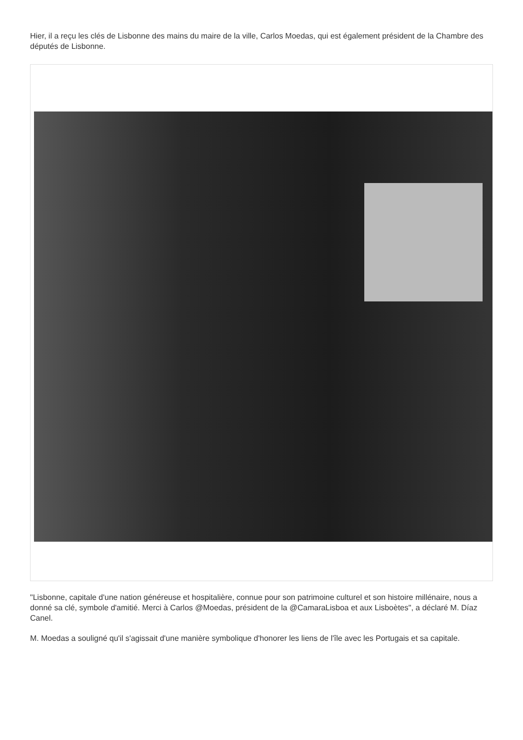Hier, il a reçu les clés de Lisbonne des mains du maire de la ville, Carlos Moedas, qui est également président de la Chambre des députés de Lisbonne.
"Lisbonne, capitale d'une nation généreuse et hospitalière, connue pour son patrimoine culturel et son histoire millénaire, nous a donné sa clé, symbole d'amitié. Merci à Carlos @Moedas, président de la @CamaraLisboa et aux Lisboètes", a déclaré M. Díaz Canel.
M. Moedas a souligné qu'il s'agissait d'une manière symbolique d'honorer les liens de l'île avec les Portugais et sa capitale.